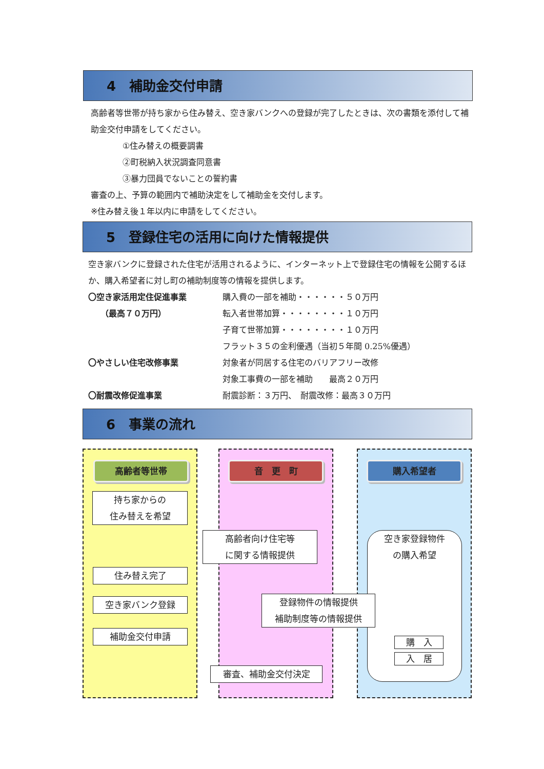4　補助金交付申請
高齢者等世帯が持ち家から住み替え、空き家バンクへの登録が完了したときは、次の書類を添付して補助金交付申請をしてください。
①住み替えの概要調書
②町税納入状況調査同意書
③暴力団員でないことの誓約書
審査の上、予算の範囲内で補助決定をして補助金を交付します。
※住み替え後１年以内に申請をしてください。
5　登録住宅の活用に向けた情報提供
空き家バンクに登録された住宅が活用されるように、インターネット上で登録住宅の情報を公開するほか、購入希望者に対し町の補助制度等の情報を提供します。
〇空き家活用定住促進事業 購入費の一部を補助・・・・・・５０万円
　　（最高７０万円） 転入者世帯加算・・・・・・・・１０万円
子育て世帯加算・・・・・・・・１０万円
フラット３５の金利優遇（当初５年間 0.25%優遇）
〇やさしい住宅改修事業 対象者が同居する住宅のバリアフリー改修
対象工事費の一部を補助　　最高２０万円
〇耐震改修促進事業 耐震診断：３万円、　耐震改修：最高３０万円
6　事業の流れ
高齢者等世帯 音　更　町 購入希望者
持ち家からの
住み替えを希望
高齢者向け住宅等
に関する情報提供
空き家登録物件
の購入希望
住み替え完了
登録物件の情報提供
補助制度等の情報提供
空き家バンク登録
補助金交付申請
購　入
入　居
審査、補助金交付決定